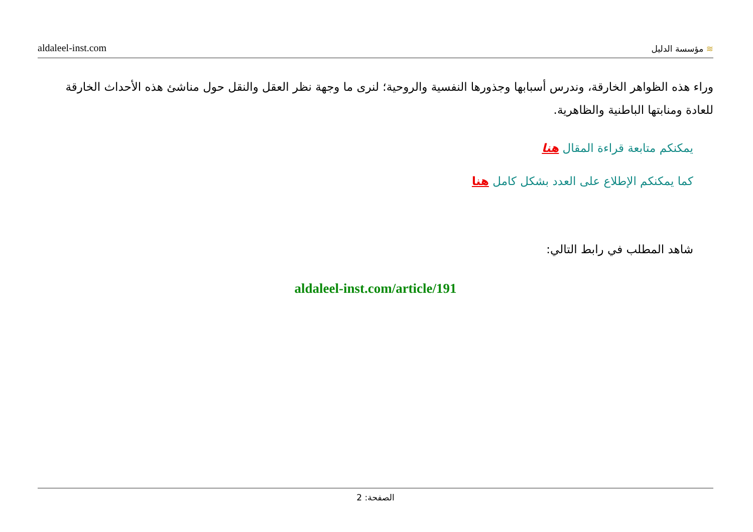aldaleel-inst.com
≋ مؤسسة الدليل
وراء هذه الظواهر الخارقة، وندرس أسبابها وجذورها النفسية والروحية؛ لنرى ما وجهة نظر العقل والنقل حول مناشئ هذه الأحداث الخارقة للعادة ومنابتها الباطنية والظاهرية.
يمكنكم متابعة قراءة المقال هنا
كما يمكنكم الإطلاع على العدد بشكل كامل هنا
شاهد المطلب في رابط التالي:
aldaleel-inst.com/article/191
الصفحة: 2